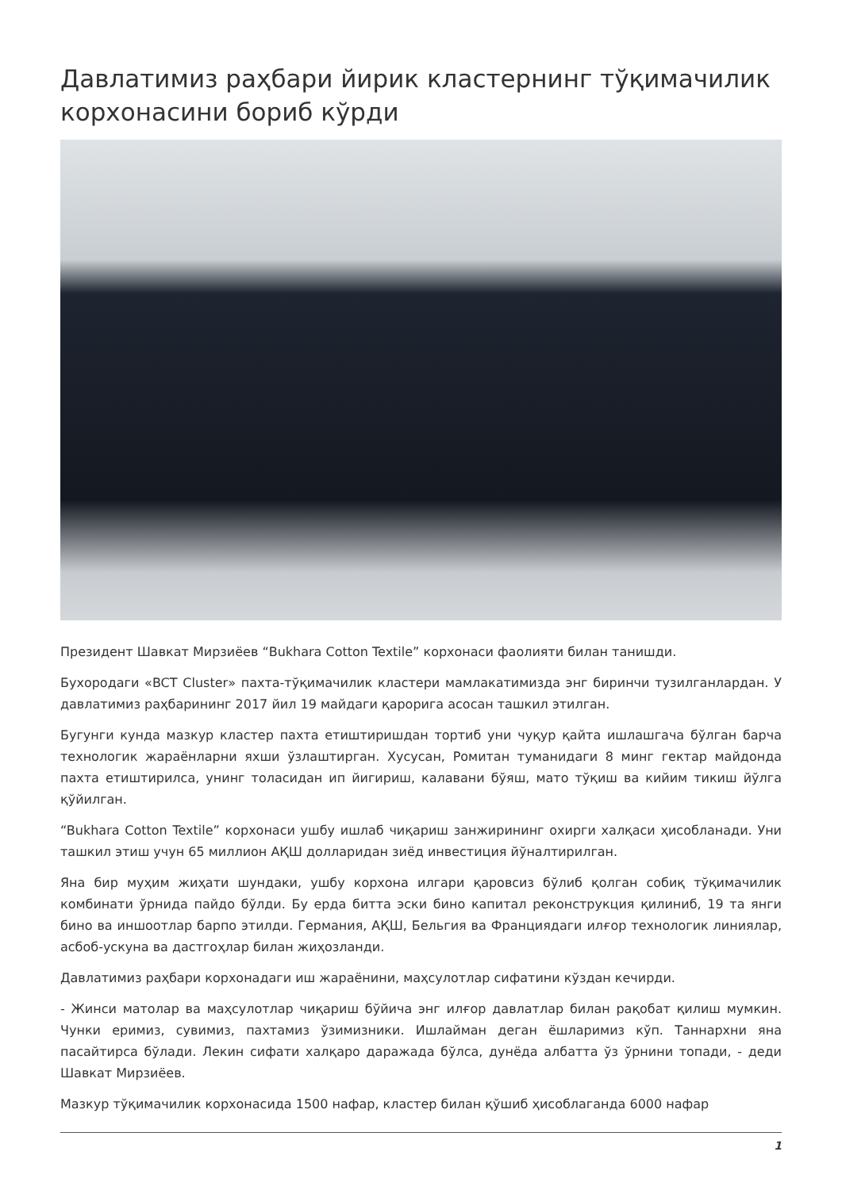Давлатимиз раҳбари йирик кластернинг тўқимачилик корхонасини бориб кўрди
Президент Шавкат Мирзиёев “Bukhara Cotton Textile” корхонаси фаолияти билан танишди.
Бухородаги «BCT Cluster» пахта-тўқимачилик кластери мамлакатимизда энг биринчи тузилганлардан. У давлатимиз раҳбарининг 2017 йил 19 майдаги қарорига асосан ташкил этилган.
Бугунги кунда мазкур кластер пахта етиштиришдан тортиб уни чуқур қайта ишлашгача бўлган барча технологик жараёнларни яхши ўзлаштирган. Хусусан, Ромитан туманидаги 8 минг гектар майдонда пахта етиштирилса, унинг толасидан ип йигириш, калавани бўяш, мато тўқиш ва кийим тикиш йўлга қўйилган.
“Bukhara Cotton Textile” корхонаси ушбу ишлаб чиқариш занжирининг охирги халқаси ҳисобланади. Уни ташкил этиш учун 65 миллион АҚШ долларидан зиёд инвестиция йўналтирилган.
Яна бир муҳим жиҳати шундаки, ушбу корхона илгари қаровсиз бўлиб қолган собиқ тўқимачилик комбинати ўрнида пайдо бўлди. Бу ерда битта эски бино капитал реконструкция қилиниб, 19 та янги бино ва иншоотлар барпо этилди. Германия, АҚШ, Бельгия ва Франциядаги илғор технологик линиялар, асбоб-ускуна ва дастгоҳлар билан жиҳозланди.
Давлатимиз раҳбари корхонадаги иш жараёнини, маҳсулотлар сифатини кўздан кечирди.
- Жинси матолар ва маҳсулотлар чиқариш бўйича энг илғор давлатлар билан рақобат қилиш мумкин. Чунки еримиз, сувимиз, пахтамиз ўзимизники. Ишлайман деган ёшларимиз кўп. Таннархни яна пасайтирса бўлади. Лекин сифати халқаро даражада бўлса, дунёда албатта ўз ўрнини топади, - деди Шавкат Мирзиёев.
Мазкур тўқимачилик корхонасида 1500 нафар, кластер билан қўшиб ҳисоблаганда 6000 нафар
1